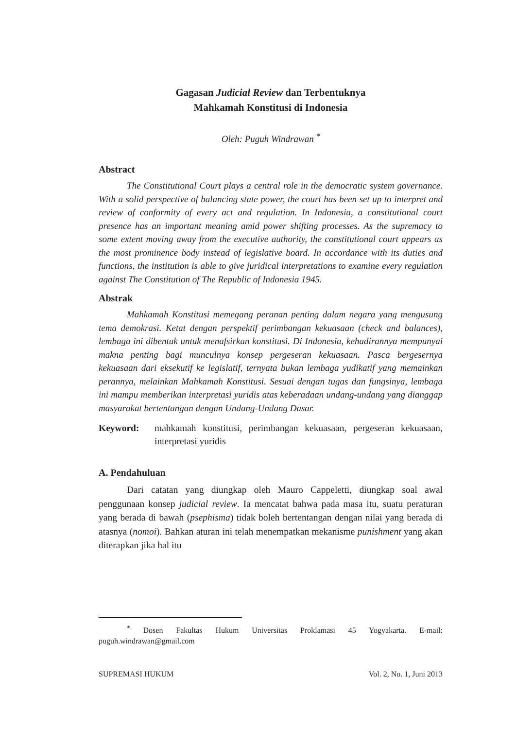Gagasan Judicial Review dan Terbentuknya
Mahkamah Konstitusi di Indonesia
Oleh: Puguh Windrawan <sup>*</sup>
Abstract
The Constitutional Court plays a central role in the democratic system governance. With a solid perspective of balancing state power, the court has been set up to interpret and review of conformity of every act and regulation. In Indonesia, a constitutional court presence has an important meaning amid power shifting processes. As the supremacy to some extent moving away from the executive authority, the constitutional court appears as the most prominence body instead of legislative board. In accordance with its duties and functions, the institution is able to give juridical interpretations to examine every regulation against The Constitution of The Republic of Indonesia 1945.
Abstrak
Mahkamah Konstitusi memegang peranan penting dalam negara yang mengusung tema demokrasi. Ketat dengan perspektif perimbangan kekuasaan (check and balances), lembaga ini dibentuk untuk menafsirkan konstitusi. Di Indonesia, kehadirannya mempunyai makna penting bagi munculnya konsep pergeseran kekuasaan. Pasca bergesernya kekuasaan dari eksekutif ke legislatif, ternyata bukan lembaga yudikatif yang memainkan perannya, melainkan Mahkamah Konstitusi. Sesuai dengan tugas dan fungsinya, lembaga ini mampu memberikan interpretasi yuridis atas keberadaan undang-undang yang dianggap masyarakat bertentangan dengan Undang-Undang Dasar.
Keyword: mahkamah konstitusi, perimbangan kekuasaan, pergeseran kekuasaan, interpretasi yuridis
A. Pendahuluan
Dari catatan yang diungkap oleh Mauro Cappeletti, diungkap soal awal penggunaan konsep judicial review. Ia mencatat bahwa pada masa itu, suatu peraturan yang berada di bawah (psephisma) tidak boleh bertentangan dengan nilai yang berada di atasnya (nomoi). Bahkan aturan ini telah menempatkan mekanisme punishment yang akan diterapkan jika hal itu
<sup>*</sup> Dosen Fakultas Hukum Universitas Proklamasi 45 Yogyakarta. E-mail: puguh.windrawan@gmail.com
SUPREMASI HUKUM Vol. 2, No. 1, Juni 2013